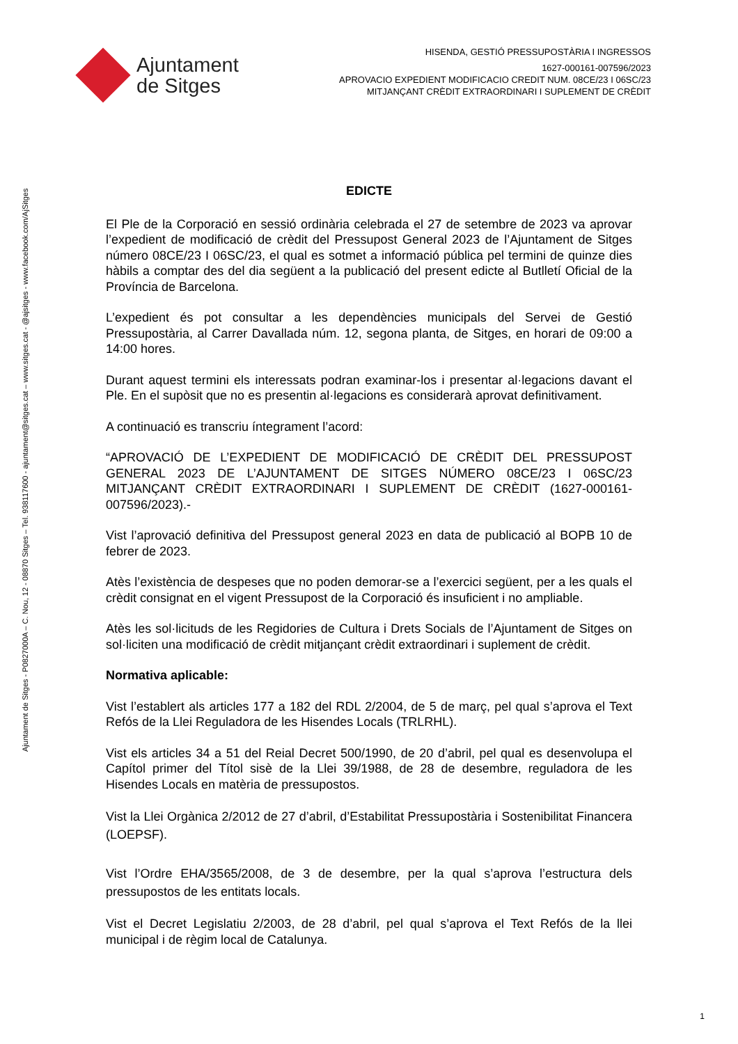Ajuntament
de Sitges
HISENDA, GESTIÓ PRESSUPOSTÀRIA I INGRESSOS
1627-000161-007596/2023
APROVACIO EXPEDIENT MODIFICACIO CREDIT NUM. 08CE/23 I 06SC/23
MITJANÇANT CRÈDIT EXTRAORDINARI I SUPLEMENT DE CRÈDIT
Ajuntament de Sitges - P0827000A – C. Nou, 12 - 08870 Sitges – Tel. 938117600 - ajuntament@sitges.cat – www.sitges.cat - @ajsitges - www.facebook.com/AjSitges
EDICTE
El Ple de la Corporació en sessió ordinària celebrada el 27 de setembre de 2023 va aprovar l’expedient de modificació de crèdit del Pressupost General 2023 de l’Ajuntament de Sitges número 08CE/23 I 06SC/23, el qual es sotmet a informació pública pel termini de quinze dies hàbils a comptar des del dia següent a la publicació del present edicte al Butlletí Oficial de la Província de Barcelona.
L’expedient és pot consultar a les dependències municipals del Servei de Gestió Pressupostària, al Carrer Davallada núm. 12, segona planta, de Sitges, en horari de 09:00 a 14:00 hores.
Durant aquest termini els interessats podran examinar-los i presentar al·legacions davant el Ple. En el supòsit que no es presentin al·legacions es considerarà aprovat definitivament.
A continuació es transcriu íntegrament l’acord:
“APROVACIÓ DE L’EXPEDIENT DE MODIFICACIÓ DE CRÈDIT DEL PRESSUPOST GENERAL 2023 DE L’AJUNTAMENT DE SITGES NÚMERO 08CE/23 I 06SC/23 MITJANÇANT CRÈDIT EXTRAORDINARI I SUPLEMENT DE CRÈDIT (1627-000161-007596/2023).-
Vist l’aprovació definitiva del Pressupost general 2023 en data de publicació al BOPB 10 de febrer de 2023.
Atès l’existència de despeses que no poden demorar-se a l’exercici següent, per a les quals el crèdit consignat en el vigent Pressupost de la Corporació és insuficient i no ampliable.
Atès les sol·licituds de les Regidories de Cultura i Drets Socials de l’Ajuntament de Sitges on sol·liciten una modificació de crèdit mitjançant crèdit extraordinari i suplement de crèdit.
Normativa aplicable:
Vist l’establert als articles 177 a 182 del RDL 2/2004, de 5 de març, pel qual s’aprova el Text Refós de la Llei Reguladora de les Hisendes Locals (TRLRHL).
Vist els articles 34 a 51 del Reial Decret 500/1990, de 20 d’abril, pel qual es desenvolupa el Capítol primer del Títol sisè de la Llei 39/1988, de 28 de desembre, reguladora de les Hisendes Locals en matèria de pressupostos.
Vist la Llei Orgànica 2/2012 de 27 d’abril, d’Estabilitat Pressupostària i Sostenibilitat Financera (LOEPSF).
Vist l’Ordre EHA/3565/2008, de 3 de desembre, per la qual s’aprova l’estructura dels pressupostos de les entitats locals.
Vist el Decret Legislatiu 2/2003, de 28 d’abril, pel qual s’aprova el Text Refós de la llei municipal i de règim local de Catalunya.
1